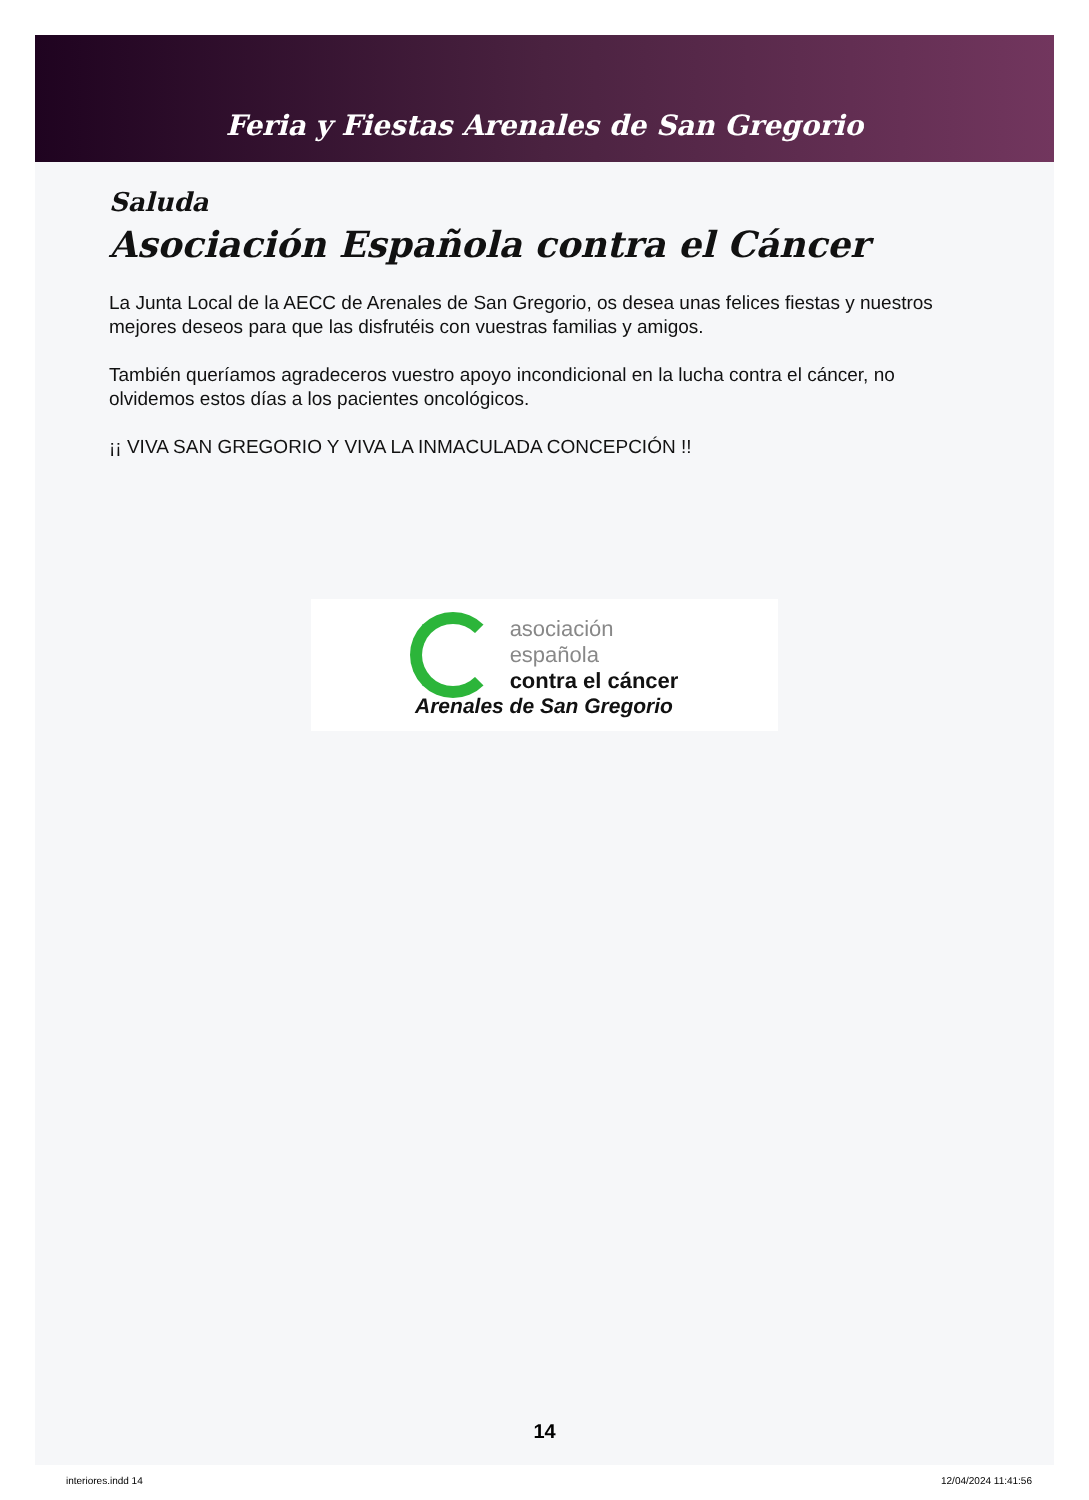Feria y Fiestas Arenales de San Gregorio
Saluda
Asociación Española contra el Cáncer
La Junta Local de la AECC de Arenales de San Gregorio, os desea unas felices fiestas y nuestros mejores deseos para que las disfrutéis con vuestras familias y amigos.
También queríamos agradeceros vuestro apoyo incondicional en la lucha contra el cáncer, no olvidemos estos días a los pacientes oncológicos.
¡¡ VIVA SAN GREGORIO Y VIVA LA INMACULADA CONCEPCIÓN !!
asociación
española
contra el cáncer
Arenales de San Gregorio
14
interiores.indd 14 12/04/2024 11:41:56